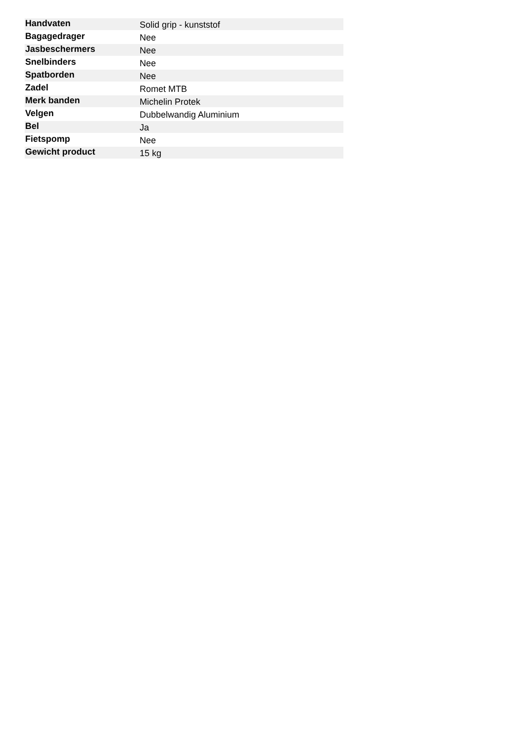| Handvaten | Solid grip - kunststof |
| Bagagedrager | Nee |
| Jasbeschermers | Nee |
| Snelbinders | Nee |
| Spatborden | Nee |
| Zadel | Romet MTB |
| Merk banden | Michelin Protek |
| Velgen | Dubbelwandig Aluminium |
| Bel | Ja |
| Fietspomp | Nee |
| Gewicht product | 15 kg |